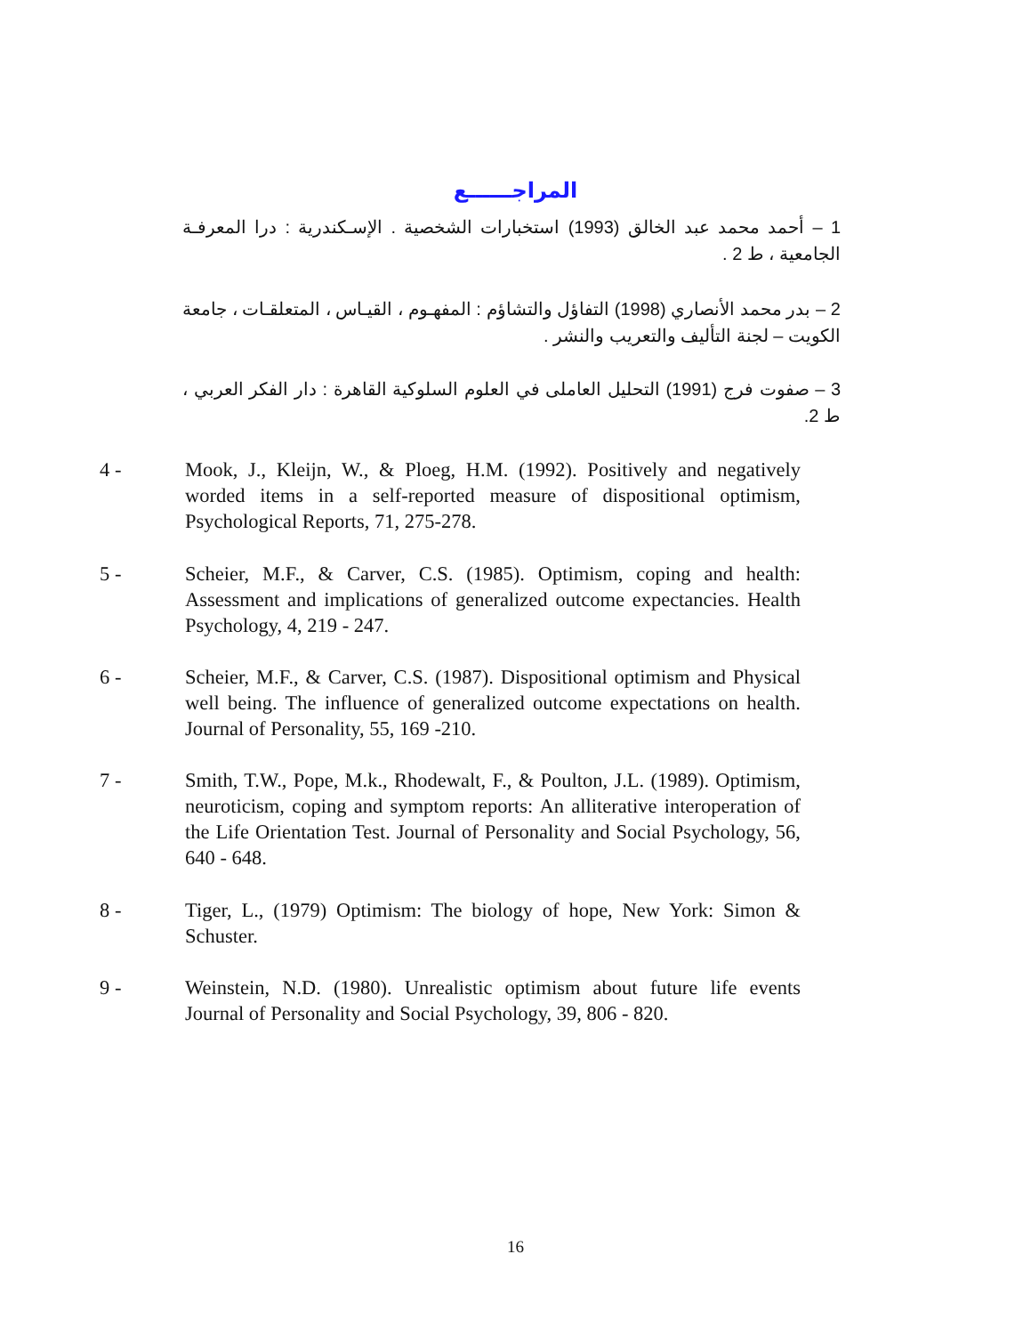المراجــــــع
1 – أحمد محمد عبد الخالق (1993) استخبارات الشخصية . الإسـكندرية : درا المعرفـة الجامعية ، ط 2 .
2 – بدر محمد الأنصاري (1998) التفاؤل والتشاؤم : المفهـوم ، القيـاس ، المتعلقـات ، جامعة الكويت – لجنة التأليف والتعريب والنشر .
3 – صفوت فرج (1991) التحليل العاملى في العلوم السلوكية القاهرة : دار الفكر العربي ، ط 2.
4 - Mook, J., Kleijn, W., & Ploeg, H.M. (1992). Positively and negatively worded items in a self-reported measure of dispositional optimism, Psychological Reports, 71, 275-278.
5 - Scheier, M.F., & Carver, C.S. (1985). Optimism, coping and health: Assessment and implications of generalized outcome expectancies. Health Psychology, 4, 219 - 247.
6 - Scheier, M.F., & Carver, C.S. (1987). Dispositional optimism and Physical well being. The influence of generalized outcome expectations on health. Journal of Personality, 55, 169 -210.
7 - Smith, T.W., Pope, M.k., Rhodewalt, F., & Poulton, J.L. (1989). Optimism, neuroticism, coping and symptom reports: An alliterative interoperation of the Life Orientation Test. Journal of Personality and Social Psychology, 56, 640 - 648.
8 - Tiger, L., (1979) Optimism: The biology of hope, New York: Simon & Schuster.
9 - Weinstein, N.D. (1980). Unrealistic optimism about future life events Journal of Personality and Social Psychology, 39, 806 - 820.
16